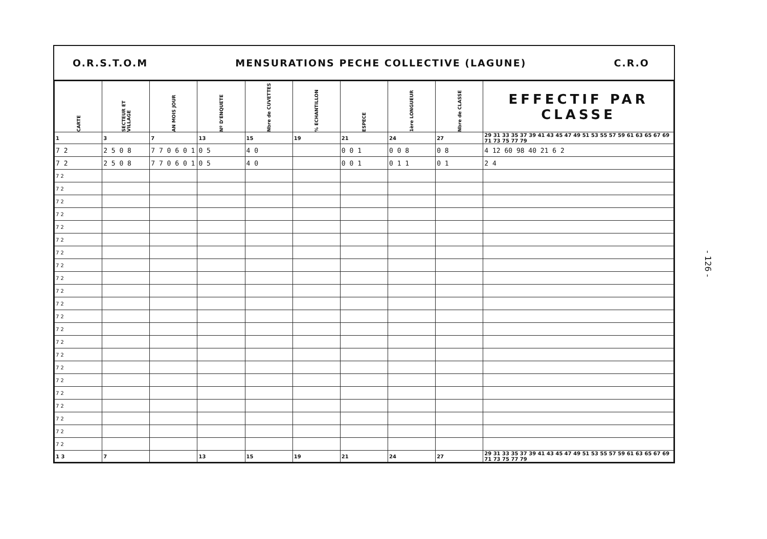O.R.S.T.O.M MENSURATIONS PECHE COLLECTIVE (LAGUNE) C.R.O
| CARTE | SECTEUR ET VILLAGE | AN MOIS JOUR | Nº D'ENQUETE | Nbre de CUVETTES | % ECHANTILLON | ESPECE | 1ère LONGUEUR | Nbre de CLASSE | EFFECTIF PAR CLASSE |
| --- | --- | --- | --- | --- | --- | --- | --- | --- | --- |
| 1 | 3 | 7 | 13 | 15 | 19 | 21 | 24 | 27 | 29 31 33 35 37 39 41 43 45 47 49 51 53 55 57 59 61 63 65 67 69 71 73 75 77 79 |
| 7 2 | 2 5 0 8 | 7 7 0 6 0 1 | 0 5 | 4 0 | | 0 0 1 | 0 0 8 | 0 8 | 4 12 60 98 40 21 6 2 |
| 7 2 | 2 5 0 8 | 7 7 0 6 0 1 | 0 5 | 4 0 | | 0 0 1 | 0 1 1 | 0 1 | 2 4 |
| 7 2 | | | | | | | | | |
| 7 2 | | | | | | | | | |
| 7 2 | | | | | | | | | |
| 7 2 | | | | | | | | | |
| 7 2 | | | | | | | | | |
| 7 2 | | | | | | | | | |
| 7 2 | | | | | | | | | |
| 7 2 | | | | | | | | | |
| 7 2 | | | | | | | | | |
| 7 2 | | | | | | | | | |
| 7 2 | | | | | | | | | |
| 7 2 | | | | | | | | | |
| 7 2 | | | | | | | | | |
| 7 2 | | | | | | | | | |
| 7 2 | | | | | | | | | |
| 7 2 | | | | | | | | | |
| 7 2 | | | | | | | | | |
| 7 2 | | | | | | | | | |
| 7 2 | | | | | | | | | |
| 7 2 | | | | | | | | | |
| 7 2 | | | | | | | | | |
| 7 2 | | | | | | | | | |
| 1 3 | 7 | | 13 | 15 | 19 | 21 | 24 | 27 | 29 31 33 35 37 39 41 43 45 47 49 51 53 55 57 59 61 63 65 67 69 71 73 75 77 79 |
- 126 -